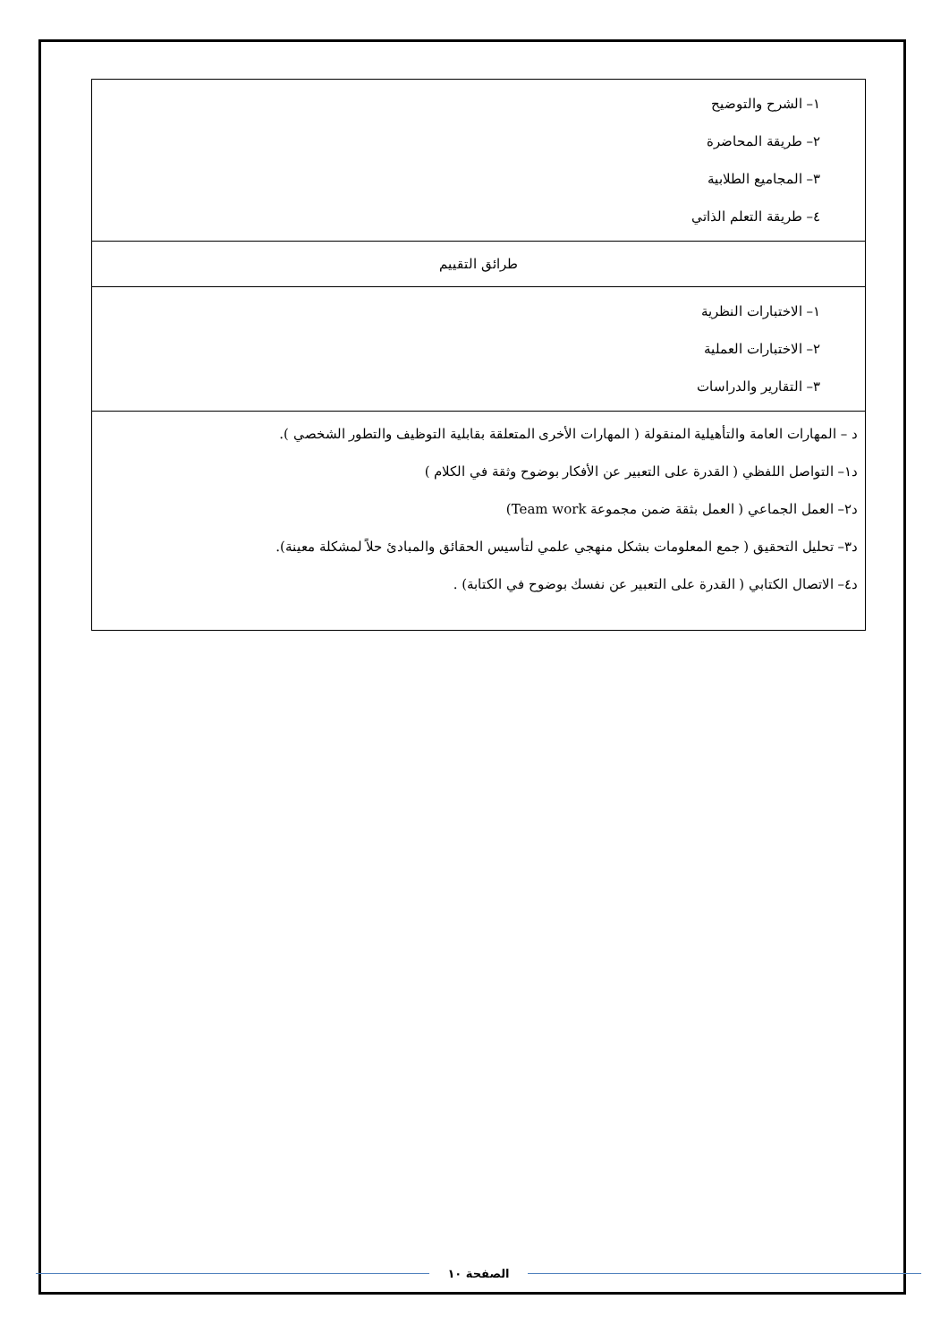| ١– الشرح والتوضيح ٢– طريقة المحاضرة ٣– المجاميع الطلابية ٤– طريقة التعلم الذاتي |
| طرائق التقييم |
| ١– الاختبارات النظرية ٢– الاختبارات العملية ٣– التقارير والدراسات |
| د – المهارات العامة والتأهيلية المنقولة ( المهارات الأخرى المتعلقة بقابلية التوظيف والتطور الشخصي ). د١– التواصل اللفظي ( القدرة على التعبير عن الأفكار بوضوح وثقة في الكلام ) د٢– العمل الجماعي ( العمل بثقة ضمن مجموعة Team work) د٣– تحليل التحقيق ( جمع المعلومات بشكل منهجي علمي لتأسيس الحقائق والمبادئ حلاً لمشكلة معينة). د٤– الاتصال الكتابي ( القدرة على التعبير عن نفسك بوضوح في الكتابة) . |
الصفحة ١٠